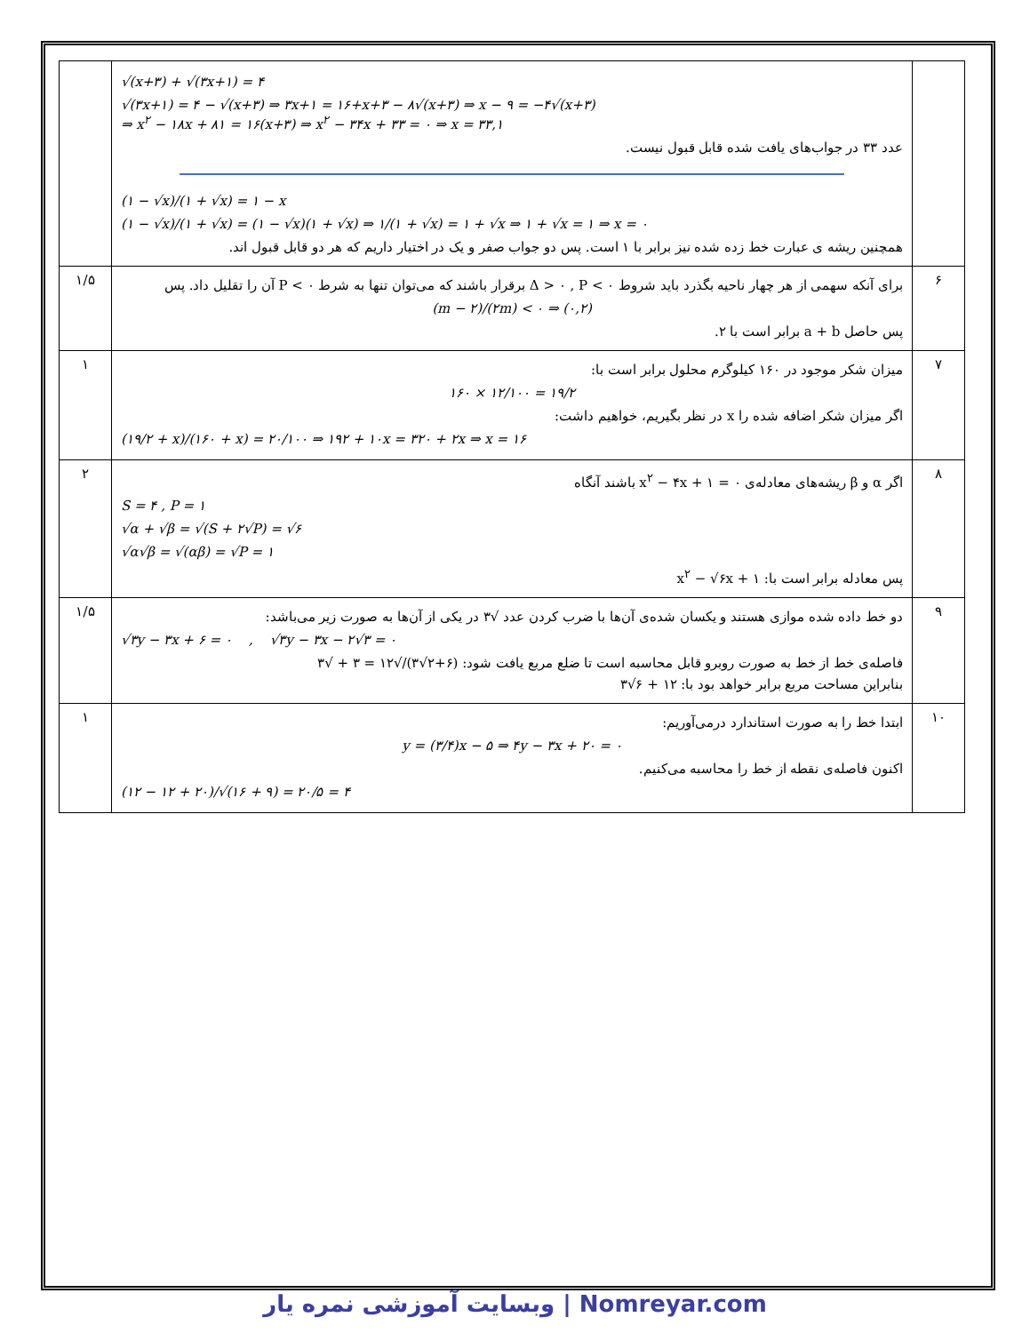| | √(x+۳) + √(۳x+۱) = ۴ √(۳x+۱) = ۴ − √(x+۳) ⇒ ۳x+۱ = ۱۶+x+۳ − ۸√(x+۳) ⇒ x − ۹ = −۴√(x+۳) ⇒ x<sup>۲</sup> − ۱۸x + ۸۱ = ۱۶(x+۳) ⇒ x<sup>۲</sup> − ۳۴x + ۳۳ = ۰ ⇒ x = ۳۳,۱ عدد ۳۳ در جواب‌های یافت شده قابل قبول نیست. (۱ − √x)/(۱ + √x) = ۱ − x (۱ − √x)/(۱ + √x) = (۱ − √x)(۱ + √x) ⇒ ۱/(۱ + √x) = ۱ + √x ⇒ ۱ + √x = ۱ ⇒ x = ۰ همچنین ریشه ی عبارت خط زده شده نیز برابر با ۱ است. پس دو جواب صفر و یک در اختیار داریم که هر دو قابل قبول اند. | |
| ۶ | برای آنکه سهمی از هر چهار ناحیه بگذرد باید شروط Δ > ۰ , P < ۰ برقرار باشند که می‌توان تنها به شرط P < ۰ آن را تقلیل داد. پس (m − ۲)/(۲m) < ۰ ⇒ (۰,۲) پس حاصل a + b برابر است با ۲. | ۱/۵ |
| ۷ | میزان شکر موجود در ۱۶۰ کیلوگرم محلول برابر است با: ۱۶۰ × ۱۲/۱۰۰ = ۱۹/۲ اگر میزان شکر اضافه شده را x در نظر بگیریم، خواهیم داشت: (۱۹/۲ + x)/(۱۶۰ + x) = ۲۰/۱۰۰ ⇒ ۱۹۲ + ۱۰x = ۳۲۰ + ۲x ⇒ x = ۱۶ | ۱ |
| ۸ | اگر α و β ریشه‌های معادله‌ی x<sup>۲</sup> − ۴x + ۱ = ۰ باشند آنگاه S = ۴ , P = ۱ √α + √β = √(S + ۲√P) = √۶ √α√β = √(αβ) = √P = ۱ پس معادله برابر است با: x<sup>۲</sup> − √۶x + ۱ | ۲ |
| ۹ | دو خط داده شده موازی هستند و یکسان شده‌ی آن‌ها با ضرب کردن عدد √۳ در یکی از آن‌ها به صورت زیر می‌باشد: √۳y − ۳x + ۶ = ۰ , √۳y − ۳x − ۲√۳ = ۰ فاصله‌ی خط از خط به صورت روبرو قابل محاسبه است تا ضلع مربع یافت شود: (۶+۲√۳)/√۱۲ = ۳ + √۳ بنابراین مساحت مربع برابر خواهد بود با: ۱۲ + ۶√۳ | ۱/۵ |
| ۱۰ | ابتدا خط را به صورت استاندارد درمی‌آوریم: y = (۳/۴)x − ۵ ⇒ ۴y − ۳x + ۲۰ = ۰ اکنون فاصله‌ی نقطه از خط را محاسبه می‌کنیم. (۱۲ − ۱۲ + ۲۰)/√(۱۶ + ۹) = ۲۰/۵ = ۴ | ۱ |
وبسایت آموزشی نمره یار | Nomreyar.com